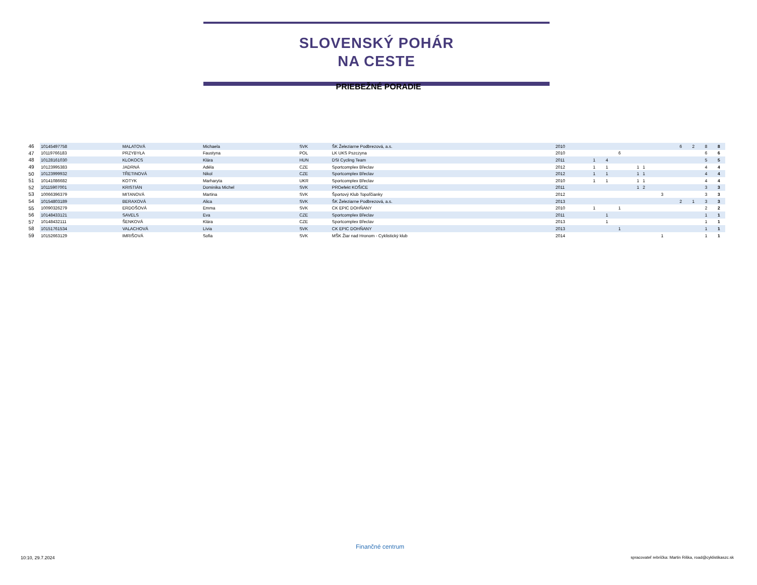SLOVENSKÝ POHÁR
NA CESTE
PRIEBEŽNÉ PORADIE
| 46 | 10145497758 | MALATOVÁ | Michaela | SVK | ŠK Železiarne Podbrezová, a.s. | 2010 | | | | | | | 6 | 2 | 8 | 8 |
| 47 | 10119766183 | PRZYBYŁA | Faustyna | POL | LK UKS Pszczyna | 2010 | | | 6 | | | | | | 6 | 6 |
| 48 | 10128161030 | KLOKOCS | Klára | HUN | DSI Cycling Team | 2011 | 1 | 4 | | | | | | | 5 | 5 |
| 49 | 10123995383 | JADRNÁ | Adéla | CZE | Sportcomplex Břeclav | 2012 | 1 | 1 | | 1 1 | | | | | 4 | 4 |
| 50 | 10123999932 | TŘETINOVÁ | Nikol | CZE | Sportcomplex Břeclav | 2012 | 1 | 1 | | 1 1 | | | | | 4 | 4 |
| 51 | 10141086682 | KOTYK | Marharyta | UKR | Sportcomplex Břeclav | 2010 | 1 | 1 | | 1 1 | | | | | 4 | 4 |
| 52 | 10115907001 | KRISTIÁN | Dominika Michel | SVK | PROefekt KOŠICE | 2011 | | | | 1 2 | | | | | 3 | 3 |
| 53 | 10066396379 | MITANOVÁ | Martina | SVK | Športový Klub Topoľčianky | 2012 | | | | | 3 | | | | 3 | 3 |
| 54 | 10154803189 | BERAXOVÁ | Alica | SVK | ŠK Železiarne Podbrezová, a.s. | 2013 | | | | | | | 2 | 1 | 3 | 3 |
| 55 | 10090326279 | ERDOŠOVÁ | Emma | SVK | CK EPIC DOHŇANY | 2010 | 1 | | 1 | | | | | | 2 | 2 |
| 56 | 10148433121 | SAVELS | Eva | CZE | Sportcomplex Břeclav | 2011 | | 1 | | | | | | | 1 | 1 |
| 57 | 10148432111 | ŠENKOVÁ | Klára | CZE | Sportcomplex Břeclav | 2013 | | 1 | | | | | | | 1 | 1 |
| 58 | 10151761534 | VALACHOVÁ | Lívia | SVK | CK EPIC DOHŇANY | 2013 | | | 1 | | | | | | 1 | 1 |
| 59 | 10152663129 | IMRIŠOVÁ | Sofia | SVK | MŠK Žiar nad Hronom - Cyklistický klub | 2014 | | | | | 1 | | | | 1 | 1 |
10:10, 29.7.2024
Finančné centrum
spracovateľ rebríčka: Martin Riška, road@cyklistikaszc.sk